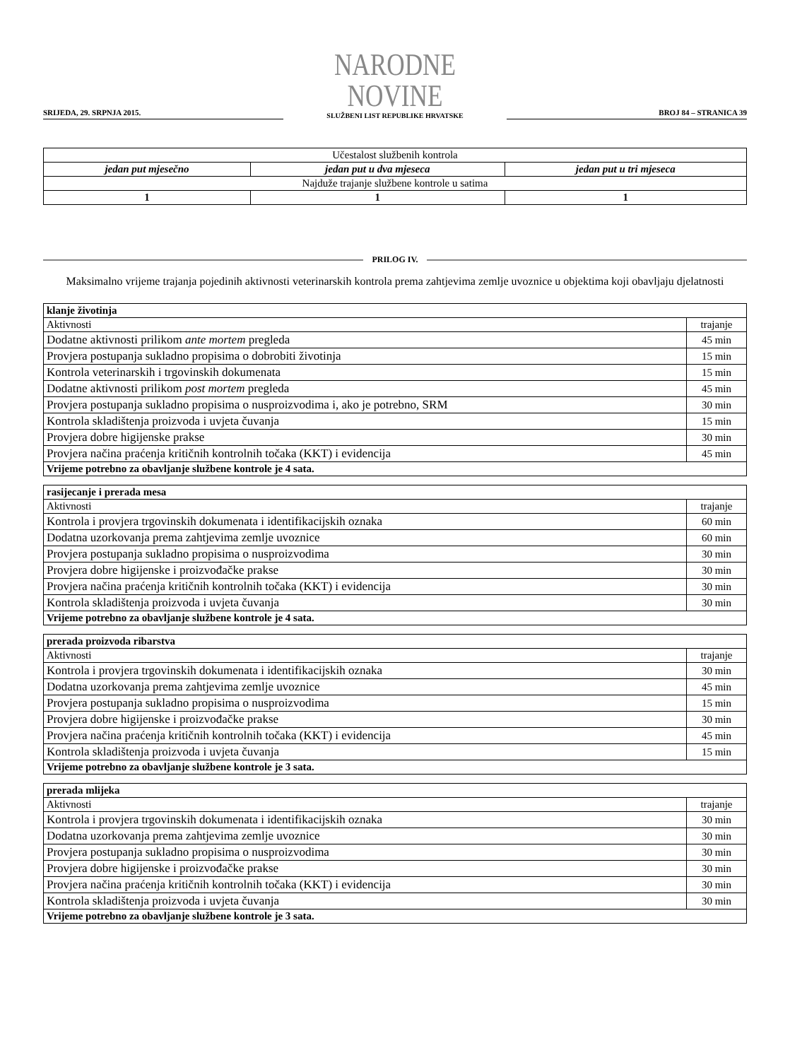SRIJEDA, 29. SRPNJA 2015.
NARODNE NOVINE
SLUŽBENI LIST REPUBLIKE HRVATSKE
BROJ 84 – STRANICA 39
| Učestalost službenih kontrola | | |
| jedan put mjesečno | jedan put u dva mjeseca | jedan put u tri mjeseca |
| Najduže trajanje službene kontrole u satima | | |
| 1 | 1 | 1 |
PRILOG IV.
Maksimalno vrijeme trajanja pojedinih aktivnosti veterinarskih kontrola prema zahtjevima zemlje uvoznice u objektima koji obavljaju djelatnosti
| klanje životinja | |
| Aktivnosti | trajanje |
| Dodatne aktivnosti prilikom ante mortem pregleda | 45 min |
| Provjera postupanja sukladno propisima o dobrobiti životinja | 15 min |
| Kontrola veterinarskih i trgovinskih dokumenata | 15 min |
| Dodatne aktivnosti prilikom post mortem pregleda | 45 min |
| Provjera postupanja sukladno propisima o nusproizvodima i, ako je potrebno, SRM | 30 min |
| Kontrola skladištenja proizvoda i uvjeta čuvanja | 15 min |
| Provjera dobre higijenske prakse | 30 min |
| Provjera načina praćenja kritičnih kontrolnih točaka (KKT) i evidencija | 45 min |
| Vrijeme potrebno za obavljanje službene kontrole je 4 sata. | |
| rasijecanje i prerada mesa | |
| Aktivnosti | trajanje |
| Kontrola i provjera trgovinskih dokumenata i identifikacijskih oznaka | 60 min |
| Dodatna uzorkovanja prema zahtjevima zemlje uvoznice | 60 min |
| Provjera postupanja sukladno propisima o nusproizvodima | 30 min |
| Provjera dobre higijenske i proizvođačke prakse | 30 min |
| Provjera načina praćenja kritičnih kontrolnih točaka (KKT) i evidencija | 30 min |
| Kontrola skladištenja proizvoda i uvjeta čuvanja | 30 min |
| Vrijeme potrebno za obavljanje službene kontrole je 4 sata. | |
| prerada proizvoda ribarstva | |
| Aktivnosti | trajanje |
| Kontrola i provjera trgovinskih dokumenata i identifikacijskih oznaka | 30 min |
| Dodatna uzorkovanja prema zahtjevima zemlje uvoznice | 45 min |
| Provjera postupanja sukladno propisima o nusproizvodima | 15 min |
| Provjera dobre higijenske i proizvođačke prakse | 30 min |
| Provjera načina praćenja kritičnih kontrolnih točaka (KKT) i evidencija | 45 min |
| Kontrola skladištenja proizvoda i uvjeta čuvanja | 15 min |
| Vrijeme potrebno za obavljanje službene kontrole je 3 sata. | |
| prerada mlijeka | |
| Aktivnosti | trajanje |
| Kontrola i provjera trgovinskih dokumenata i identifikacijskih oznaka | 30 min |
| Dodatna uzorkovanja prema zahtjevima zemlje uvoznice | 30 min |
| Provjera postupanja sukladno propisima o nusproizvodima | 30 min |
| Provjera dobre higijenske i proizvođačke prakse | 30 min |
| Provjera načina praćenja kritičnih kontrolnih točaka (KKT) i evidencija | 30 min |
| Kontrola skladištenja proizvoda i uvjeta čuvanja | 30 min |
| Vrijeme potrebno za obavljanje službene kontrole je 3 sata. | |